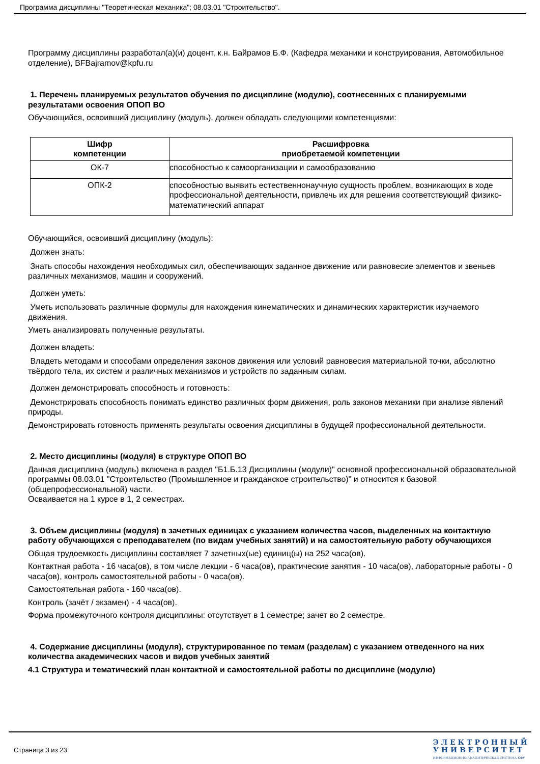Программа дисциплины "Теоретическая механика"; 08.03.01 "Строительство".
Программу дисциплины разработал(а)(и) доцент, к.н. Байрамов Б.Ф. (Кафедра механики и конструирования, Автомобильное отделение), BFBajramov@kpfu.ru
1. Перечень планируемых результатов обучения по дисциплине (модулю), соотнесенных с планируемыми результатами освоения ОПОП ВО
Обучающийся, освоивший дисциплину (модуль), должен обладать следующими компетенциями:
| Шифр компетенции | Расшифровка приобретаемой компетенции |
| --- | --- |
| ОК-7 | способностью к самоорганизации и самообразованию |
| ОПК-2 | способностью выявить естественнонаучную сущность проблем, возникающих в ходе профессиональной деятельности, привлечь их для решения соответствующий физико-математический аппарат |
Обучающийся, освоивший дисциплину (модуль):
Должен знать:
Знать способы нахождения необходимых сил, обеспечивающих заданное движение или равновесие элементов и звеньев различных механизмов, машин и сооружений.
Должен уметь:
Уметь использовать различные формулы для нахождения кинематических и динамических характеристик изучаемого движения.
Уметь анализировать полученные результаты.
Должен владеть:
Владеть методами и способами определения законов движения или условий равновесия материальной точки, абсолютно твёрдого тела, их систем и различных механизмов и устройств по заданным силам.
Должен демонстрировать способность и готовность:
Демонстрировать способность понимать единство различных форм движения, роль законов механики при анализе явлений природы.
Демонстрировать готовность применять результаты освоения дисциплины в будущей профессиональной деятельности.
2. Место дисциплины (модуля) в структуре ОПОП ВО
Данная дисциплина (модуль) включена в раздел "Б1.Б.13 Дисциплины (модули)" основной профессиональной образовательной программы 08.03.01 "Строительство (Промышленное и гражданское строительство)" и относится к базовой (общепрофессиональной) части.
Осваивается на 1 курсе в 1, 2 семестрах.
3. Объем дисциплины (модуля) в зачетных единицах с указанием количества часов, выделенных на контактную работу обучающихся с преподавателем (по видам учебных занятий) и на самостоятельную работу обучающихся
Общая трудоемкость дисциплины составляет 7 зачетных(ые) единиц(ы) на 252 часа(ов).
Контактная работа - 16 часа(ов), в том числе лекции - 6 часа(ов), практические занятия - 10 часа(ов), лабораторные работы - 0 часа(ов), контроль самостоятельной работы - 0 часа(ов).
Самостоятельная работа - 160 часа(ов).
Контроль (зачёт / экзамен) - 4 часа(ов).
Форма промежуточного контроля дисциплины: отсутствует в 1 семестре; зачет во 2 семестре.
4. Содержание дисциплины (модуля), структурированное по темам (разделам) с указанием отведенного на них количества академических часов и видов учебных занятий
4.1 Структура и тематический план контактной и самостоятельной работы по дисциплине (модулю)
Страница 3 из 23.
Э Л Е К Т Р О Н Н Ы Й
У Н И В Е Р С И Т Е Т
ИНФОРМАЦИОННО-АНАЛИТИЧЕСКАЯ СИСТЕМА КФУ